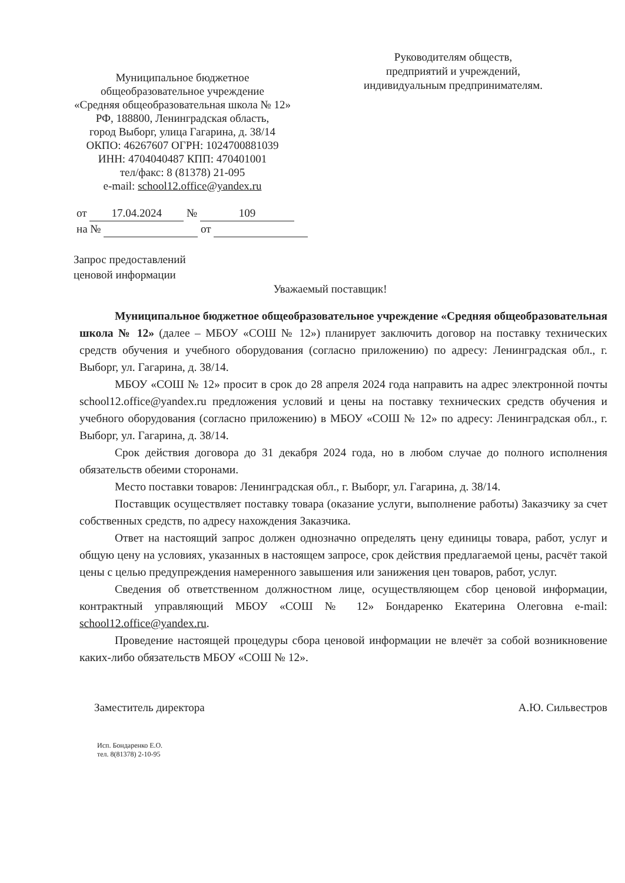Муниципальное бюджетное
общеобразовательное учреждение
«Средняя общеобразовательная школа № 12»
РФ, 188800, Ленинградская область,
город Выборг, улица Гагарина, д. 38/14
ОКПО: 46267607 ОГРН: 1024700881039
ИНН: 4704040487 КПП: 470401001
тел/факс: 8 (81378) 21-095
e-mail: school12.office@yandex.ru
Руководителям обществ,
предприятий и учреждений,
индивидуальным предпринимателям.
от 17.04.2024 № 109
на № от
Запрос предоставлений
ценовой информации
Уважаемый поставщик!
Муниципальное бюджетное общеобразовательное учреждение «Средняя общеобразовательная школа № 12» (далее – МБОУ «СОШ № 12») планирует заключить договор на поставку технических средств обучения и учебного оборудования (согласно приложению) по адресу: Ленинградская обл., г. Выборг, ул. Гагарина, д. 38/14.
МБОУ «СОШ № 12» просит в срок до 28 апреля 2024 года направить на адрес электронной почты school12.office@yandex.ru предложения условий и цены на поставку технических средств обучения и учебного оборудования (согласно приложению) в МБОУ «СОШ № 12» по адресу: Ленинградская обл., г. Выборг, ул. Гагарина, д. 38/14.
Срок действия договора до 31 декабря 2024 года, но в любом случае до полного исполнения обязательств обеими сторонами.
Место поставки товаров: Ленинградская обл., г. Выборг, ул. Гагарина, д. 38/14.
Поставщик осуществляет поставку товара (оказание услуги, выполнение работы) Заказчику за счет собственных средств, по адресу нахождения Заказчика.
Ответ на настоящий запрос должен однозначно определять цену единицы товара, работ, услуг и общую цену на условиях, указанных в настоящем запросе, срок действия предлагаемой цены, расчёт такой цены с целью предупреждения намеренного завышения или занижения цен товаров, работ, услуг.
Сведения об ответственном должностном лице, осуществляющем сбор ценовой информации, контрактный управляющий МБОУ «СОШ № 12» Бондаренко Екатерина Олеговна e-mail: school12.office@yandex.ru.
Проведение настоящей процедуры сбора ценовой информации не влечёт за собой возникновение каких-либо обязательств МБОУ «СОШ № 12».
Заместитель директора А.Ю. Сильвестров
Исп. Бондаренко Е.О.
тел. 8(81378) 2-10-95